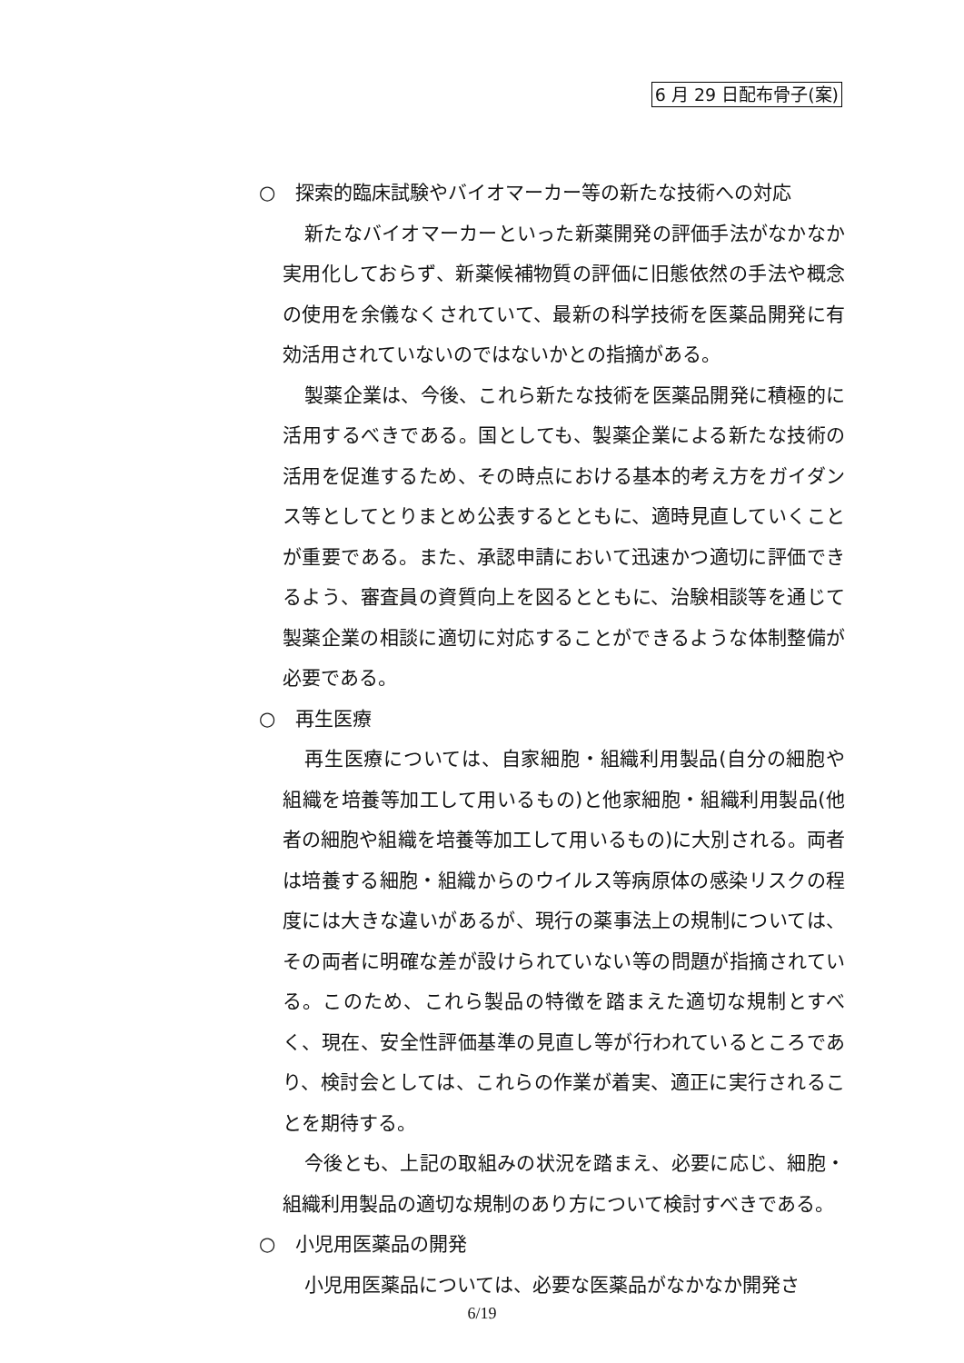6 月 29 日配布骨子(案)
○ 探索的臨床試験やバイオマーカー等の新たな技術への対応
新たなバイオマーカーといった新薬開発の評価手法がなかなか実用化しておらず、新薬候補物質の評価に旧態依然の手法や概念の使用を余儀なくされていて、最新の科学技術を医薬品開発に有効活用されていないのではないかとの指摘がある。
製薬企業は、今後、これら新たな技術を医薬品開発に積極的に活用するべきである。国としても、製薬企業による新たな技術の活用を促進するため、その時点における基本的考え方をガイダンス等としてとりまとめ公表するとともに、適時見直していくことが重要である。また、承認申請において迅速かつ適切に評価できるよう、審査員の資質向上を図るとともに、治験相談等を通じて製薬企業の相談に適切に対応することができるような体制整備が必要である。
○ 再生医療
再生医療については、自家細胞・組織利用製品(自分の細胞や組織を培養等加工して用いるもの)と他家細胞・組織利用製品(他者の細胞や組織を培養等加工して用いるもの)に大別される。両者は培養する細胞・組織からのウイルス等病原体の感染リスクの程度には大きな違いがあるが、現行の薬事法上の規制については、その両者に明確な差が設けられていない等の問題が指摘されている。このため、これら製品の特徴を踏まえた適切な規制とすべく、現在、安全性評価基準の見直し等が行われているところであり、検討会としては、これらの作業が着実、適正に実行されることを期待する。
今後とも、上記の取組みの状況を踏まえ、必要に応じ、細胞・組織利用製品の適切な規制のあり方について検討すべきである。
○ 小児用医薬品の開発
小児用医薬品については、必要な医薬品がなかなか開発さ
6/19